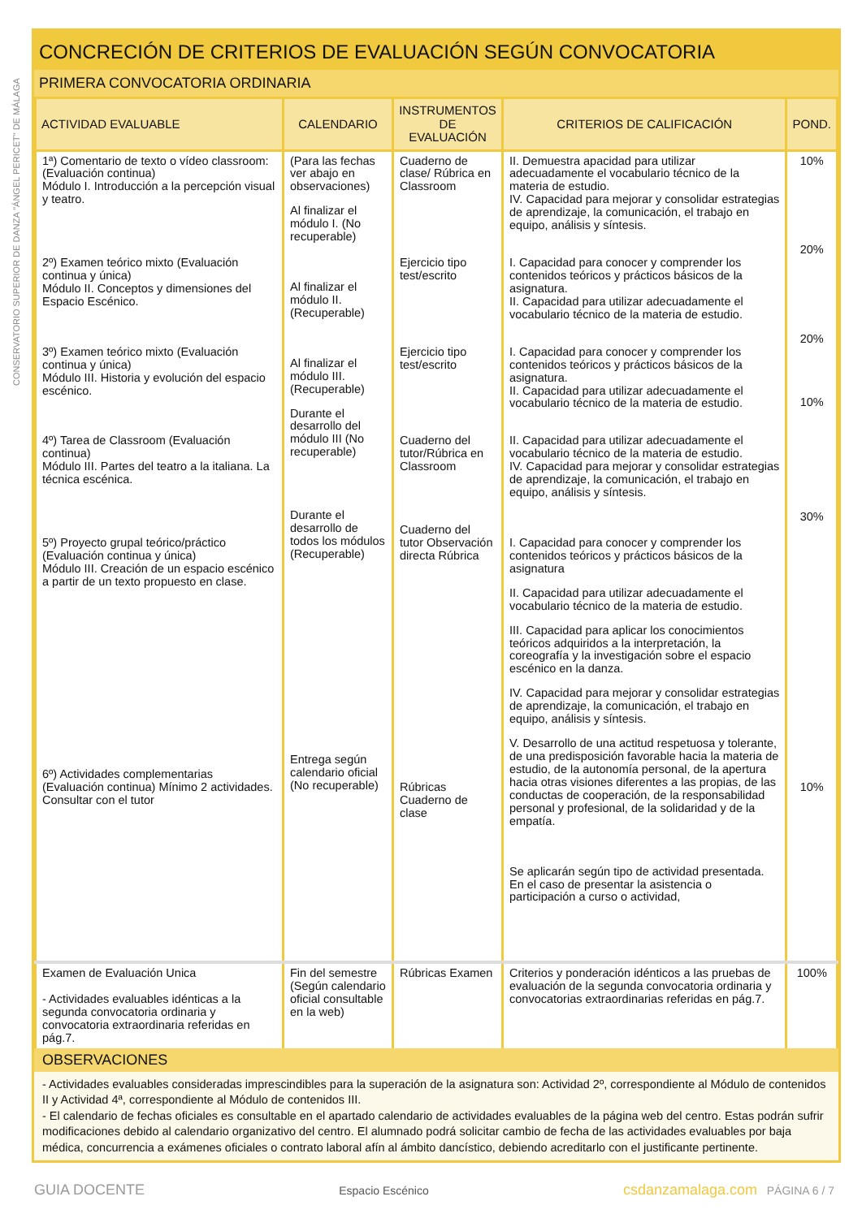CONSERVATORIO SUPERIOR DE DANZA "ÁNGEL PERICET" DE MÁLAGA
CONCRECIÓN DE CRITERIOS DE EVALUACIÓN SEGÚN CONVOCATORIA
PRIMERA CONVOCATORIA ORDINARIA
| ACTIVIDAD EVALUABLE | CALENDARIO | INSTRUMENTOS DE EVALUACIÓN | CRITERIOS DE CALIFICACIÓN | POND. |
| --- | --- | --- | --- | --- |
| 1ª) Comentario de texto o vídeo classroom: (Evaluación continua) Módulo I. Introducción a la percepción visual y teatro. 2º) Examen teórico mixto (Evaluación continua y única) Módulo II. Conceptos y dimensiones del Espacio Escénico. 3º) Examen teórico mixto (Evaluación continua y única) Módulo III. Historia y evolución del espacio escénico. 4º) Tarea de Classroom (Evaluación continua) Módulo III. Partes del teatro a la italiana. La técnica escénica. 5º) Proyecto grupal teórico/práctico (Evaluación continua y única) Módulo III. Creación de un espacio escénico a partir de un texto propuesto en clase. 6º) Actividades complementarias (Evaluación continua) Mínimo 2 actividades. Consultar con el tutor | (Para las fechas ver abajo en observaciones) Al finalizar el módulo I. (No recuperable) Al finalizar el módulo II. (Recuperable) Al finalizar el módulo III. (Recuperable) Durante el desarrollo del módulo III (No recuperable) Durante el desarrollo de todos los módulos (Recuperable) Entrega según calendario oficial (No recuperable) | Cuaderno de clase/ Rúbrica en Classroom Ejercicio tipo test/escrito Ejercicio tipo test/escrito Cuaderno del tutor/Rúbrica en Classroom Cuaderno del tutor Observación directa Rúbrica Rúbricas Cuaderno de clase | II. Demuestra apacidad para utilizar adecuadamente el vocabulario técnico de la materia de estudio. IV. Capacidad para mejorar y consolidar estrategias de aprendizaje, la comunicación, el trabajo en equipo, análisis y síntesis. I. Capacidad para conocer y comprender los contenidos teóricos y prácticos básicos de la asignatura. II. Capacidad para utilizar adecuadamente el vocabulario técnico de la materia de estudio. I. Capacidad para conocer y comprender los contenidos teóricos y prácticos básicos de la asignatura. II. Capacidad para utilizar adecuadamente el vocabulario técnico de la materia de estudio. II. Capacidad para utilizar adecuadamente el vocabulario técnico de la materia de estudio. IV. Capacidad para mejorar y consolidar estrategias de aprendizaje, la comunicación, el trabajo en equipo, análisis y síntesis. I. Capacidad para conocer y comprender los contenidos teóricos y prácticos básicos de la asignatura II. Capacidad para utilizar adecuadamente el vocabulario técnico de la materia de estudio. III. Capacidad para aplicar los conocimientos teóricos adquiridos a la interpretación, la coreografía y la investigación sobre el espacio escénico en la danza. IV. Capacidad para mejorar y consolidar estrategias de aprendizaje, la comunicación, el trabajo en equipo, análisis y síntesis. V. Desarrollo de una actitud respetuosa y tolerante, de una predisposición favorable hacia la materia de estudio, de la autonomía personal, de la apertura hacia otras visiones diferentes a las propias, de las conductas de cooperación, de la responsabilidad personal y profesional, de la solidaridad y de la empatía. Se aplicarán según tipo de actividad presentada. En el caso de presentar la asistencia o participación a curso o actividad, | 10% 20% 20% 10% 30% 10% |
| Examen de Evaluación Unica - Actividades evaluables idénticas a la segunda convocatoria ordinaria y convocatoria extraordinaria referidas en pág.7. | Fin del semestre (Según calendario oficial consultable en la web) | Rúbricas Examen | Criterios y ponderación idénticos a las pruebas de evaluación de la segunda convocatoria ordinaria y convocatorias extraordinarias referidas en pág.7. | 100% |
OBSERVACIONES
- Actividades evaluables consideradas imprescindibles para la superación de la asignatura son: Actividad 2º, correspondiente al Módulo de contenidos II y Actividad 4ª, correspondiente al Módulo de contenidos III.
- El calendario de fechas oficiales es consultable en el apartado calendario de actividades evaluables de la página web del centro. Estas podrán sufrir modificaciones debido al calendario organizativo del centro. El alumnado podrá solicitar cambio de fecha de las actividades evaluables por baja médica, concurrencia a exámenes oficiales o contrato laboral afín al ámbito dancístico, debiendo acreditarlo con el justificante pertinente.
GUIA DOCENTE Espacio Escénico csdanzamalaga.com PÁGINA 6 / 7